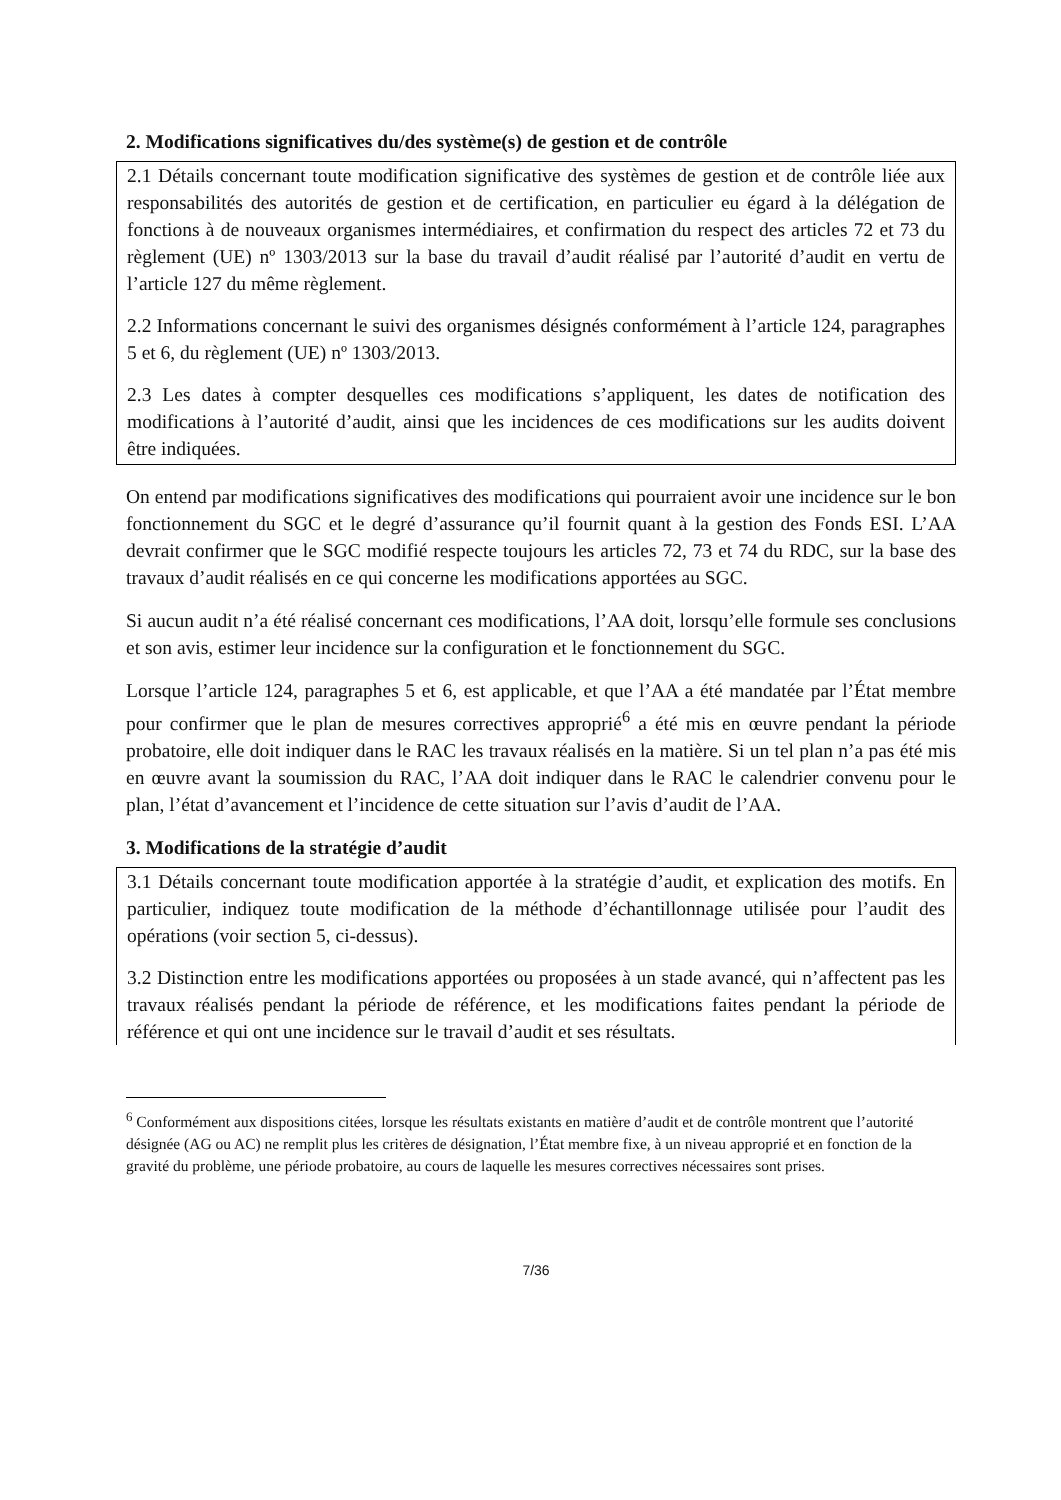2. Modifications significatives du/des système(s) de gestion et de contrôle
2.1 Détails concernant toute modification significative des systèmes de gestion et de contrôle liée aux responsabilités des autorités de gestion et de certification, en particulier eu égard à la délégation de fonctions à de nouveaux organismes intermédiaires, et confirmation du respect des articles 72 et 73 du règlement (UE) nº 1303/2013 sur la base du travail d’audit réalisé par l’autorité d’audit en vertu de l’article 127 du même règlement.
2.2 Informations concernant le suivi des organismes désignés conformément à l’article 124, paragraphes 5 et 6, du règlement (UE) nº 1303/2013.
2.3 Les dates à compter desquelles ces modifications s’appliquent, les dates de notification des modifications à l’autorité d’audit, ainsi que les incidences de ces modifications sur les audits doivent être indiquées.
On entend par modifications significatives des modifications qui pourraient avoir une incidence sur le bon fonctionnement du SGC et le degré d’assurance qu’il fournit quant à la gestion des Fonds ESI. L’AA devrait confirmer que le SGC modifié respecte toujours les articles 72, 73 et 74 du RDC, sur la base des travaux d’audit réalisés en ce qui concerne les modifications apportées au SGC.
Si aucun audit n’a été réalisé concernant ces modifications, l’AA doit, lorsqu’elle formule ses conclusions et son avis, estimer leur incidence sur la configuration et le fonctionnement du SGC.
Lorsque l’article 124, paragraphes 5 et 6, est applicable, et que l’AA a été mandatée par l’État membre pour confirmer que le plan de mesures correctives approprié<sup>6</sup> a été mis en œuvre pendant la période probatoire, elle doit indiquer dans le RAC les travaux réalisés en la matière. Si un tel plan n’a pas été mis en œuvre avant la soumission du RAC, l’AA doit indiquer dans le RAC le calendrier convenu pour le plan, l’état d’avancement et l’incidence de cette situation sur l’avis d’audit de l’AA.
3. Modifications de la stratégie d’audit
3.1 Détails concernant toute modification apportée à la stratégie d’audit, et explication des motifs. En particulier, indiquez toute modification de la méthode d’échantillonnage utilisée pour l’audit des opérations (voir section 5, ci-dessus).
3.2 Distinction entre les modifications apportées ou proposées à un stade avancé, qui n’affectent pas les travaux réalisés pendant la période de référence, et les modifications faites pendant la période de référence et qui ont une incidence sur le travail d’audit et ses résultats.
<sup>6</sup> Conformément aux dispositions citées, lorsque les résultats existants en matière d’audit et de contrôle montrent que l’autorité désignée (AG ou AC) ne remplit plus les critères de désignation, l’État membre fixe, à un niveau approprié et en fonction de la gravité du problème, une période probatoire, au cours de laquelle les mesures correctives nécessaires sont prises.
7/36